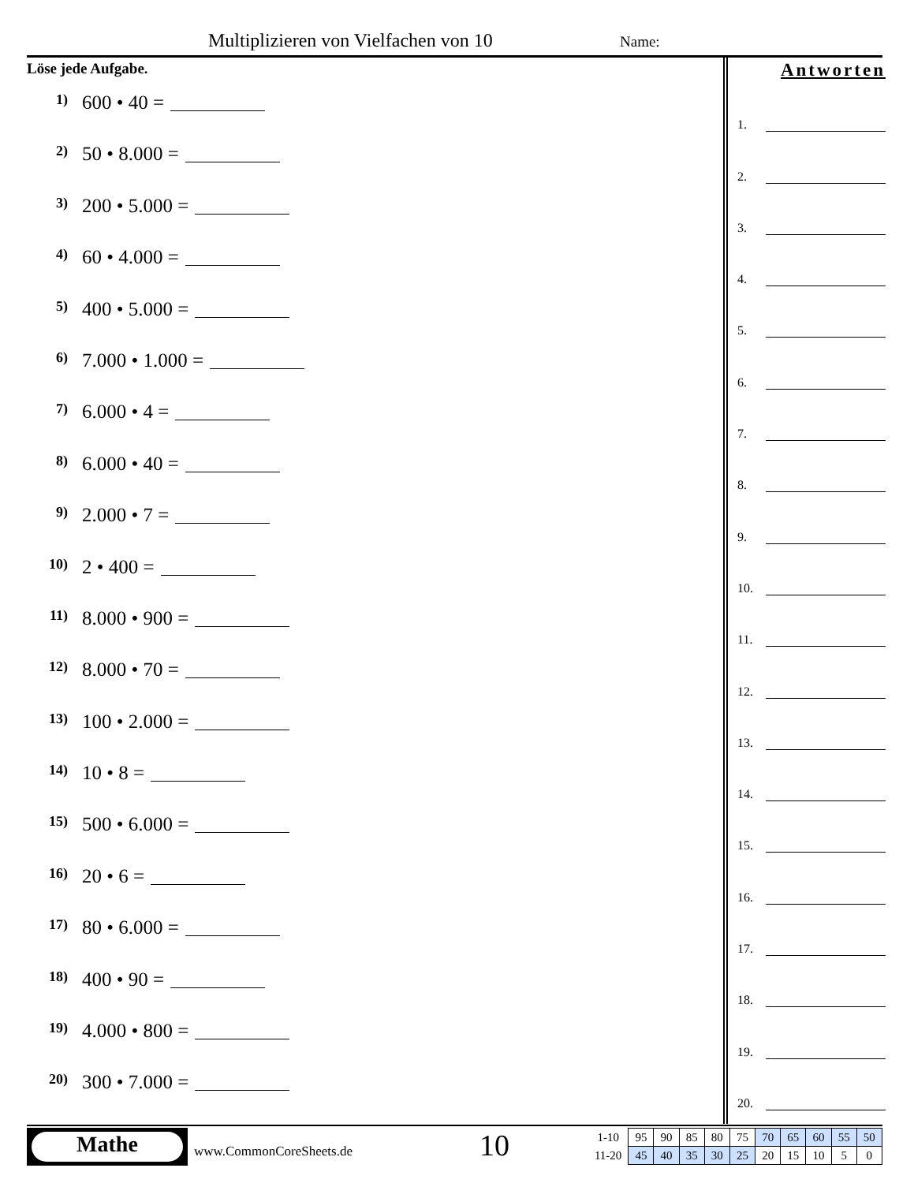Multiplizieren von Vielfachen von 10
Name:
Löse jede Aufgabe.
1) 600 • 40 =
2) 50 • 8.000 =
3) 200 • 5.000 =
4) 60 • 4.000 =
5) 400 • 5.000 =
6) 7.000 • 1.000 =
7) 6.000 • 4 =
8) 6.000 • 40 =
9) 2.000 • 7 =
10) 2 • 400 =
11) 8.000 • 900 =
12) 8.000 • 70 =
13) 100 • 2.000 =
14) 10 • 8 =
15) 500 • 6.000 =
16) 20 • 6 =
17) 80 • 6.000 =
18) 400 • 90 =
19) 4.000 • 800 =
20) 300 • 7.000 =
Antworten
1.
2.
3.
4.
5.
6.
7.
8.
9.
10.
11.
12.
13.
14.
15.
16.
17.
18.
19.
20.
Mathe
www.CommonCoreSheets.de 10
| 1-10 | 95 | 90 | 85 | 80 | 75 | 70 | 65 | 60 | 55 | 50 |
| 11-20 | 45 | 40 | 35 | 30 | 25 | 20 | 15 | 10 | 5 | 0 |